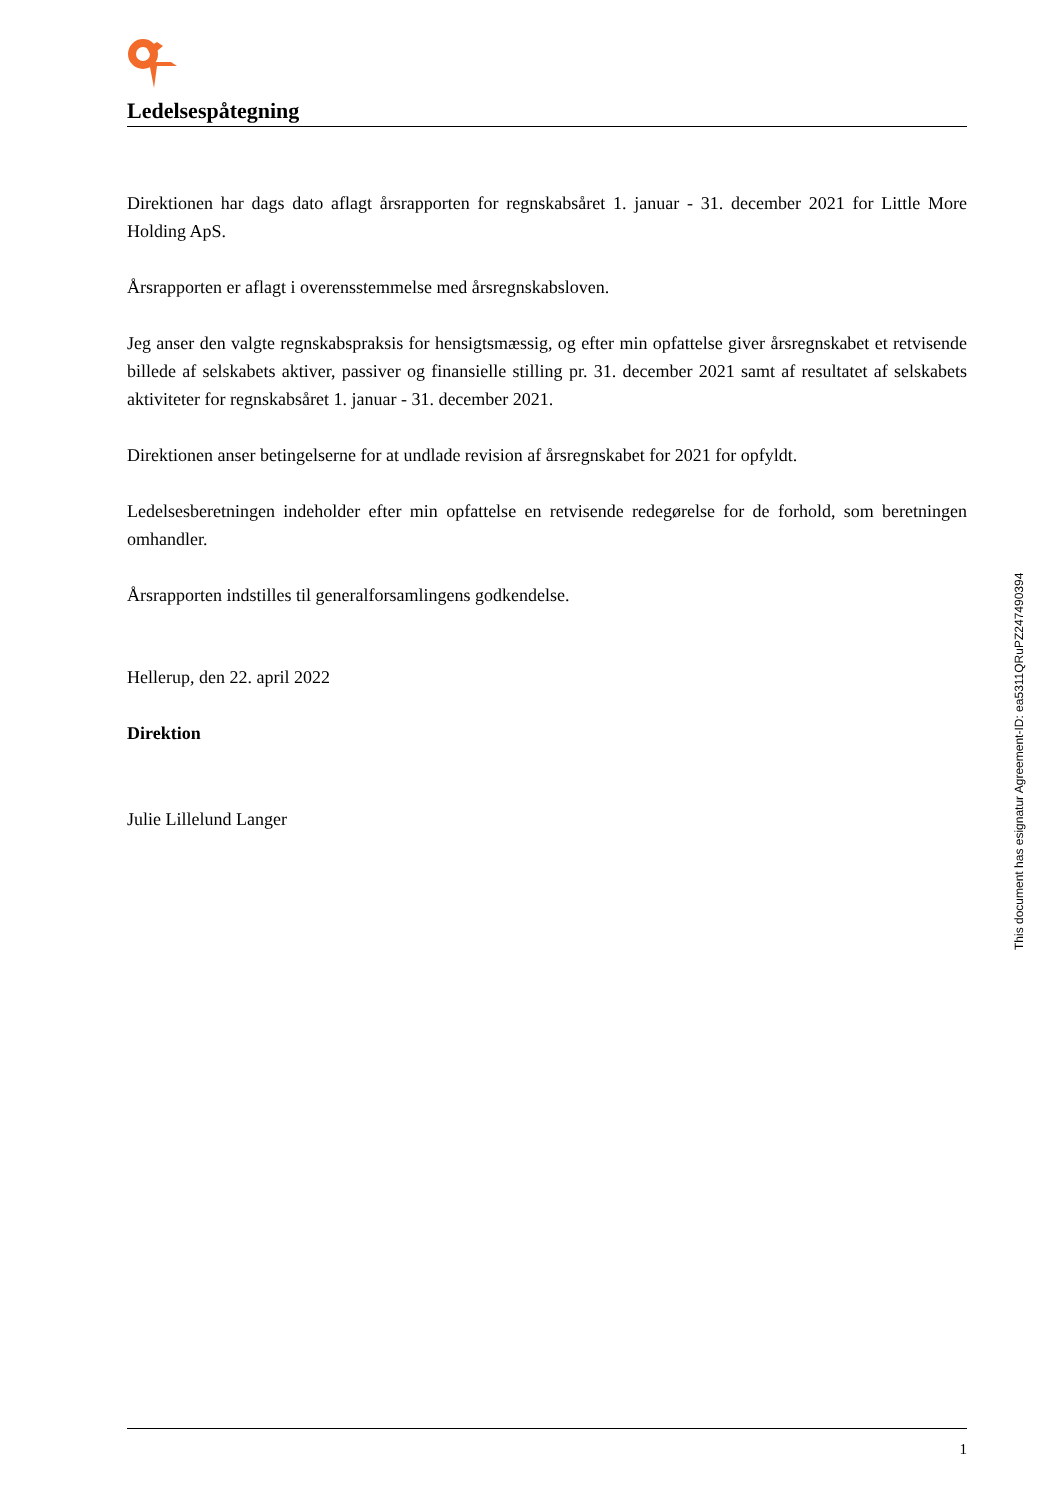Ledelsespåtegning
Direktionen har dags dato aflagt årsrapporten for regnskabsåret 1. januar - 31. december 2021 for Little More Holding ApS.
Årsrapporten er aflagt i overensstemmelse med årsregnskabsloven.
Jeg anser den valgte regnskabspraksis for hensigtsmæssig, og efter min opfattelse giver årsregnskabet et retvisende billede af selskabets aktiver, passiver og finansielle stilling pr. 31. december 2021 samt af resultatet af selskabets aktiviteter for regnskabsåret 1. januar - 31. december 2021.
Direktionen anser betingelserne for at undlade revision af årsregnskabet for 2021 for opfyldt.
Ledelsesberetningen indeholder efter min opfattelse en retvisende redegørelse for de forhold, som beretningen omhandler.
Årsrapporten indstilles til generalforsamlingens godkendelse.
Hellerup, den 22. april 2022
Direktion
Julie Lillelund Langer
This document has esignatur Agreement-ID: ea5311QRuPZ247490394
1